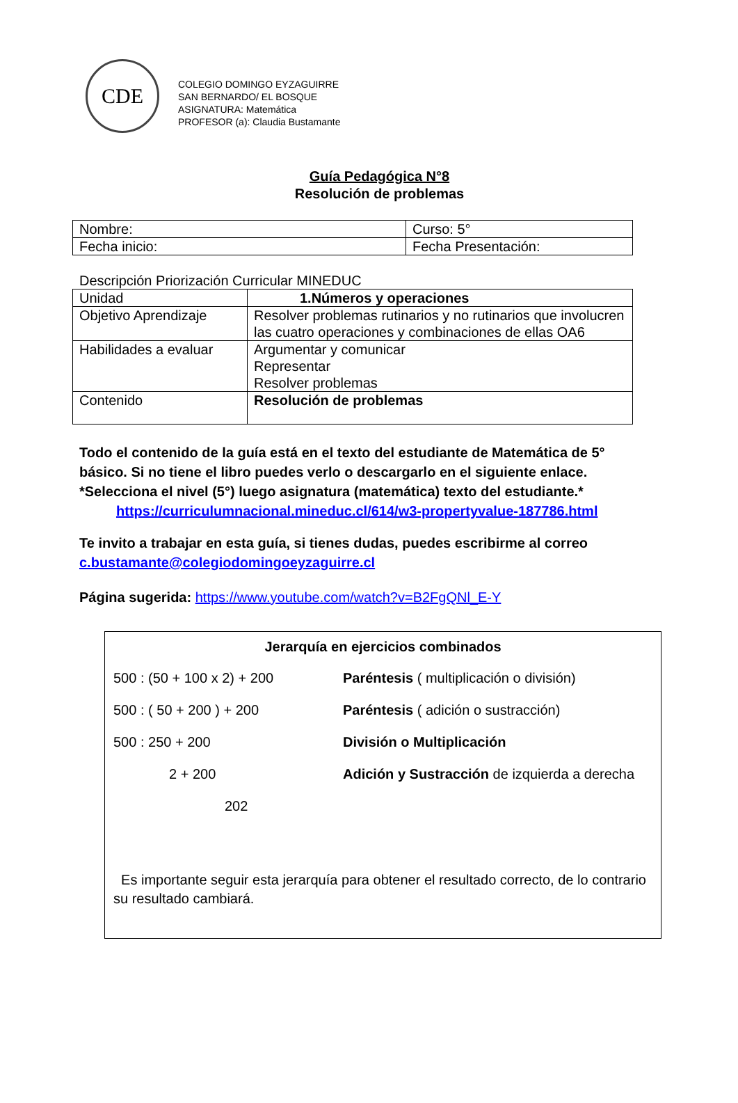CDE
COLEGIO DOMINGO EYZAGUIRRE
SAN BERNARDO/ EL BOSQUE
ASIGNATURA: Matemática
PROFESOR (a): Claudia Bustamante
Guía Pedagógica N°8
Resolución de problemas
| Nombre: | Curso: 5° |
| Fecha inicio: | Fecha Presentación: |
Descripción Priorización Curricular MINEDUC
| Unidad | 1.Números y operaciones |
| Objetivo Aprendizaje | Resolver problemas rutinarios y no rutinarios que involucren las cuatro operaciones y combinaciones de ellas OA6 |
| Habilidades a evaluar | Argumentar y comunicar Representar Resolver problemas |
| Contenido | Resolución de problemas |
Todo el contenido de la guía está en el texto del estudiante de Matemática de 5° básico. Si no tiene el libro puedes verlo o descargarlo en el siguiente enlace. *Selecciona el nivel (5°) luego asignatura (matemática) texto del estudiante.*
https://curriculumnacional.mineduc.cl/614/w3-propertyvalue-187786.html
Te invito a trabajar en esta guía, si tienes dudas, puedes escribirme al correo c.bustamante@colegiodomingoeyzaguirre.cl
Página sugerida: https://www.youtube.com/watch?v=B2FgQNl_E-Y
Jerarquía en ejercicios combinados
500 : (50 + 100 x 2) + 200 Paréntesis ( multiplicación o división)
500 : ( 50 + 200 ) + 200 Paréntesis ( adición o sustracción)
500 : 250 + 200 División o Multiplicación
2 + 200 Adición y Sustracción de izquierda a derecha
202
Es importante seguir esta jerarquía para obtener el resultado correcto, de lo contrario su resultado cambiará.